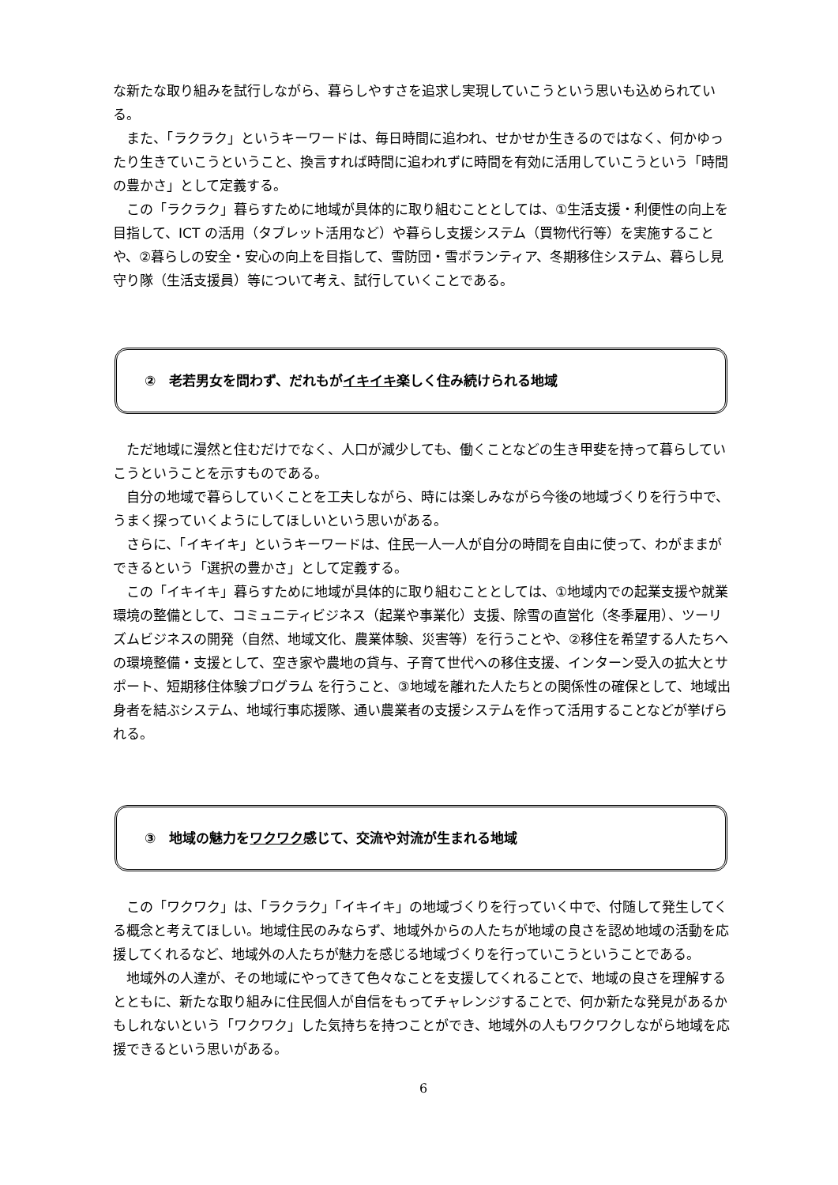な新たな取り組みを試行しながら、暮らしやすさを追求し実現していこうという思いも込められている。
また、「ラクラク」というキーワードは、毎日時間に追われ、せかせか生きるのではなく、何かゆったり生きていこうということ、換言すれば時間に追われずに時間を有効に活用していこうという「時間の豊かさ」として定義する。
この「ラクラク」暮らすために地域が具体的に取り組むこととしては、①生活支援・利便性の向上を目指して、ICT の活用（タブレット活用など）や暮らし支援システム（買物代行等）を実施することや、②暮らしの安全・安心の向上を目指して、雪防団・雪ボランティア、冬期移住システム、暮らし見守り隊（生活支援員）等について考え、試行していくことである。
②　老若男女を問わず、だれもが イキイキ 楽しく住み続けられる地域
ただ地域に漫然と住むだけでなく、人口が減少しても、働くことなどの生き甲斐を持って暮らしていこうということを示すものである。
自分の地域で暮らしていくことを工夫しながら、時には楽しみながら今後の地域づくりを行う中で、うまく探っていくようにしてほしいという思いがある。
さらに、「イキイキ」というキーワードは、住民一人一人が自分の時間を自由に使って、わがままができるという「選択の豊かさ」として定義する。
この「イキイキ」暮らすために地域が具体的に取り組むこととしては、①地域内での起業支援や就業環境の整備として、コミュニティビジネス（起業や事業化）支援、除雪の直営化（冬季雇用）、ツーリズムビジネスの開発（自然、地域文化、農業体験、災害等）を行うことや、②移住を希望する人たちへの環境整備・支援として、空き家や農地の貸与、子育て世代への移住支援、インターン受入の拡大とサポート、短期移住体験プログラム を行うこと、③地域を離れた人たちとの関係性の確保として、地域出身者を結ぶシステム、地域行事応援隊、通い農業者の支援システムを作って活用することなどが挙げられる。
③　地域の魅力を ワクワク 感じて、交流や対流が生まれる地域
この「ワクワク」は、「ラクラク」「イキイキ」の地域づくりを行っていく中で、付随して発生してくる概念と考えてほしい。地域住民のみならず、地域外からの人たちが地域の良さを認め地域の活動を応援してくれるなど、地域外の人たちが魅力を感じる地域づくりを行っていこうということである。
地域外の人達が、その地域にやってきて色々なことを支援してくれることで、地域の良さを理解するとともに、新たな取り組みに住民個人が自信をもってチャレンジすることで、何か新たな発見があるかもしれないという「ワクワク」した気持ちを持つことができ、地域外の人もワクワクしながら地域を応援できるという思いがある。
6